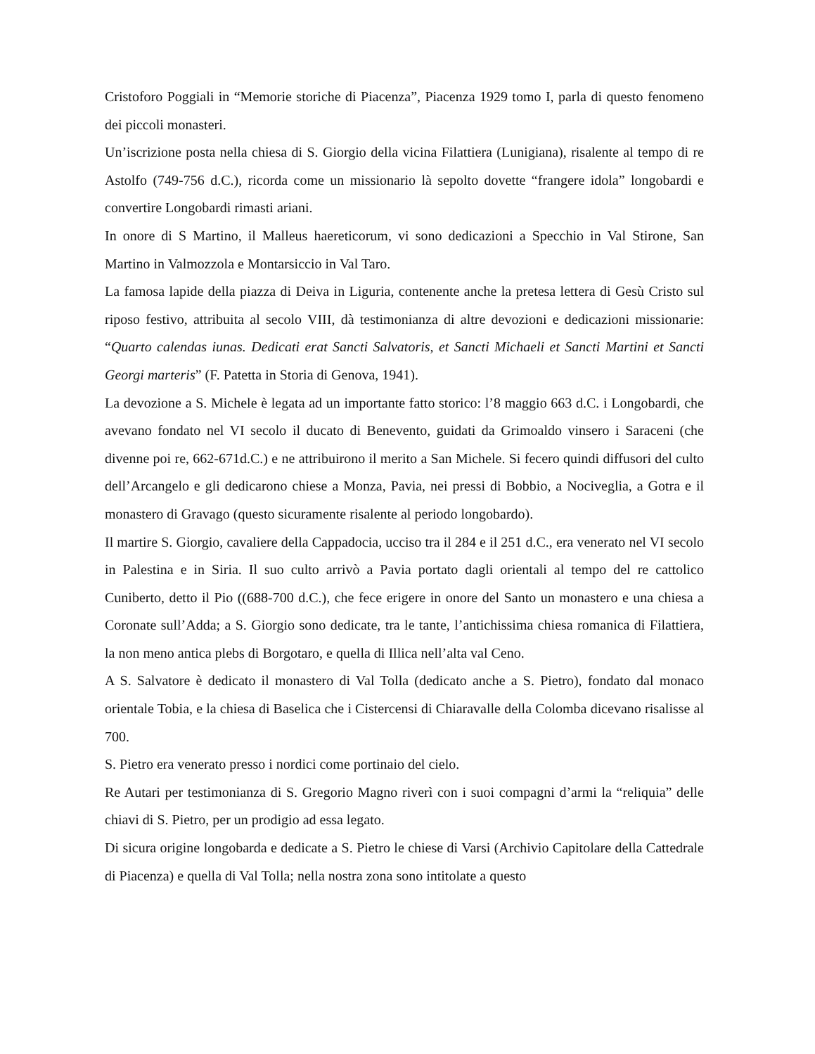Cristoforo Poggiali in “Memorie storiche di Piacenza”, Piacenza 1929 tomo I, parla di questo fenomeno dei piccoli monasteri.
Un’iscrizione posta nella chiesa di S. Giorgio della vicina Filattiera (Lunigiana), risalente al tempo di re Astolfo (749-756 d.C.), ricorda come un missionario là sepolto dovette “frangere idola” longobardi e convertire Longobardi rimasti ariani.
In onore di S Martino, il Malleus haereticorum, vi sono dedicazioni a Specchio in Val Stirone, San Martino in Valmozzola e Montarsiccio in Val Taro.
La famosa lapide della piazza di Deiva in Liguria, contenente anche la pretesa lettera di Gesù Cristo sul riposo festivo, attribuita al secolo VIII, dà testimonianza di altre devozioni e dedicazioni missionarie: “Quarto calendas iunas. Dedicati erat Sancti Salvatoris, et Sancti Michaeli et Sancti Martini et Sancti Georgi marteris” (F. Patetta in Storia di Genova, 1941).
La devozione a S. Michele è legata ad un importante fatto storico: l’8 maggio 663 d.C. i Longobardi, che avevano fondato nel VI secolo il ducato di Benevento, guidati da Grimoaldo vinsero i Saraceni (che divenne poi re, 662-671d.C.) e ne attribuirono il merito a San Michele. Si fecero quindi diffusori del culto dell’Arcangelo e gli dedicarono chiese a Monza, Pavia, nei pressi di Bobbio, a Nociveglia, a Gotra e il monastero di Gravago (questo sicuramente risalente al periodo longobardo).
Il martire S. Giorgio, cavaliere della Cappadocia, ucciso tra il 284 e il 251 d.C., era venerato nel VI secolo in Palestina e in Siria. Il suo culto arrivò a Pavia portato dagli orientali al tempo del re cattolico Cuniberto, detto il Pio ((688-700 d.C.), che fece erigere in onore del Santo un monastero e una chiesa a Coronate sull’Adda; a S. Giorgio sono dedicate, tra le tante, l’antichissima chiesa romanica di Filattiera, la non meno antica plebs di Borgotaro, e quella di Illica nell’alta val Ceno.
A S. Salvatore è dedicato il monastero di Val Tolla (dedicato anche a S. Pietro), fondato dal monaco orientale Tobia, e la chiesa di Baselica che i Cistercensi di Chiaravalle della Colomba dicevano risalisse al 700.
S. Pietro era venerato presso i nordici come portinaio del cielo.
Re Autari per testimonianza di S. Gregorio Magno riverì con i suoi compagni d’armi la “reliquia” delle chiavi di S. Pietro, per un prodigio ad essa legato.
Di sicura origine longobarda e dedicate a S. Pietro le chiese di Varsi (Archivio Capitolare della Cattedrale di Piacenza) e quella di Val Tolla; nella nostra zona sono intitolate a questo